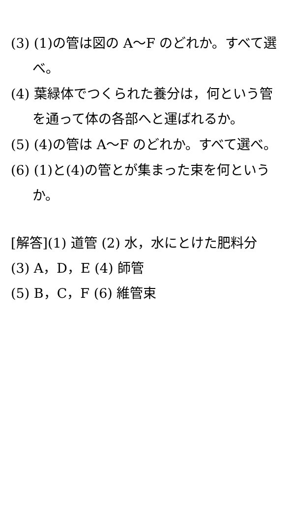(3) (1)の管は図の A～F のどれか。すべて選べ。
(4) 葉緑体でつくられた養分は，何という管を通って体の各部へと運ばれるか。
(5) (4)の管は A～F のどれか。すべて選べ。
(6) (1)と(4)の管とが集まった束を何というか。
[解答](1) 道管 (2) 水，水にとけた肥料分 (3) A，D，E (4) 師管
(5) B，C，F (6) 維管束